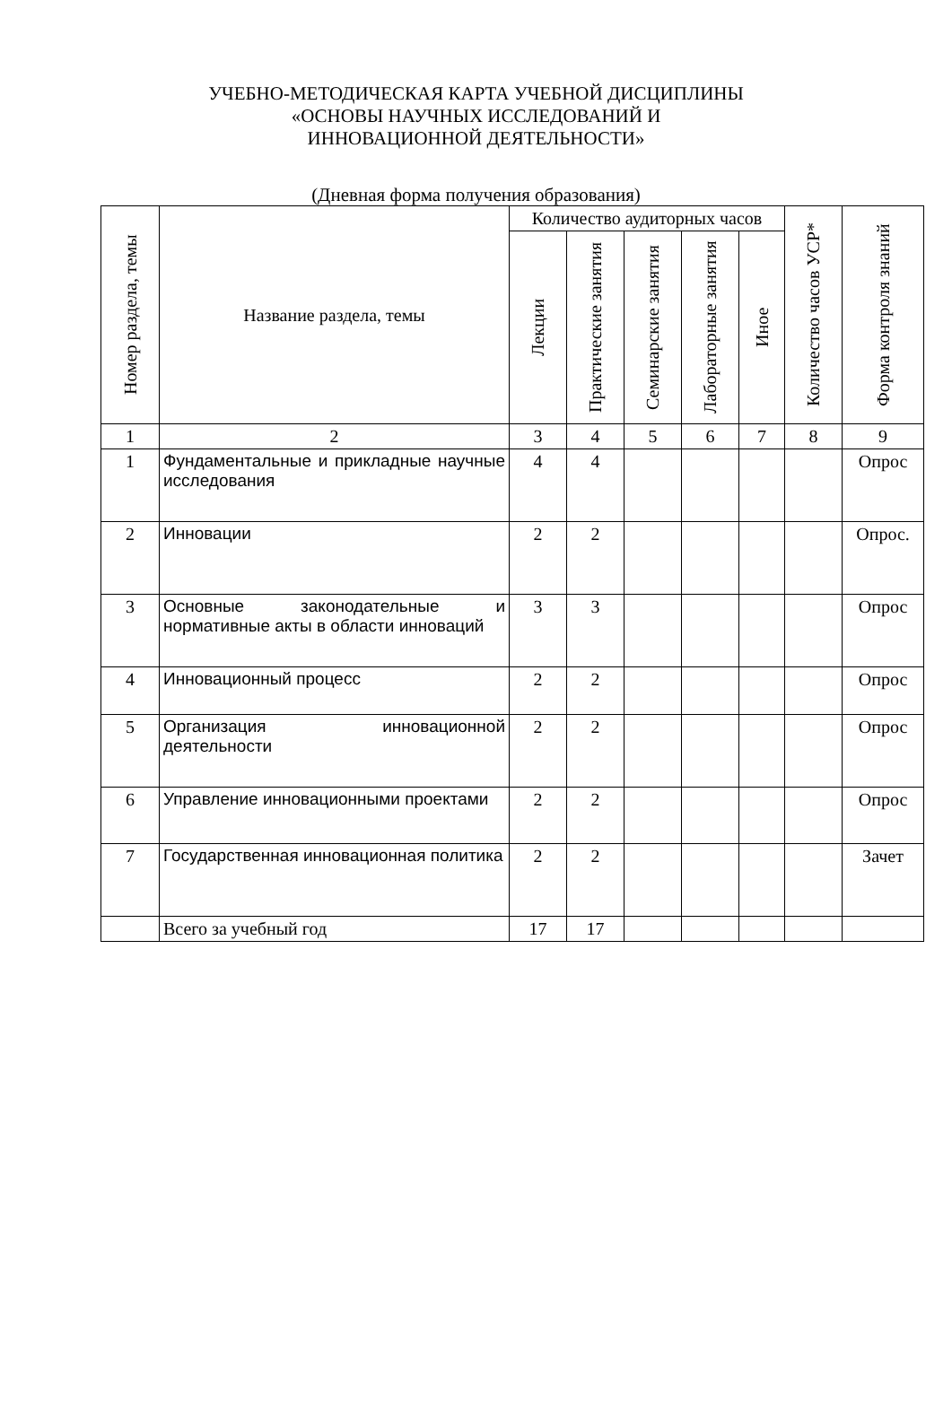УЧЕБНО-МЕТОДИЧЕСКАЯ КАРТА УЧЕБНОЙ ДИСЦИПЛИНЫ
«ОСНОВЫ НАУЧНЫХ ИССЛЕДОВАНИЙ И
ИННОВАЦИОННОЙ ДЕЯТЕЛЬНОСТИ»
(Дневная форма получения образования)
| Номер раздела, темы | Название раздела, темы | Количество аудиторных часов | | | | | Количество часов УСР* | Форма контроля знаний |
| --- | --- | --- | --- | --- | --- | --- | --- | --- |
| | | Лекции | Практические занятия | Семинарские занятия | Лабораторные занятия | Иное | | |
| 1 | 2 | 3 | 4 | 5 | 6 | 7 | 8 | 9 |
| 1 | Фундаментальные и прикладные научные исследования | 4 | 4 | | | | | Опрос |
| 2 | Инновации | 2 | 2 | | | | | Опрос. |
| 3 | Основные законодательные и нормативные акты в области инноваций | 3 | 3 | | | | | Опрос |
| 4 | Инновационный процесс | 2 | 2 | | | | | Опрос |
| 5 | Организация инновационной деятельности | 2 | 2 | | | | | Опрос |
| 6 | Управление инновационными проектами | 2 | 2 | | | | | Опрос |
| 7 | Государственная инновационная политика | 2 | 2 | | | | | Зачет |
| | Всего за учебный год | 17 | 17 | | | | | |